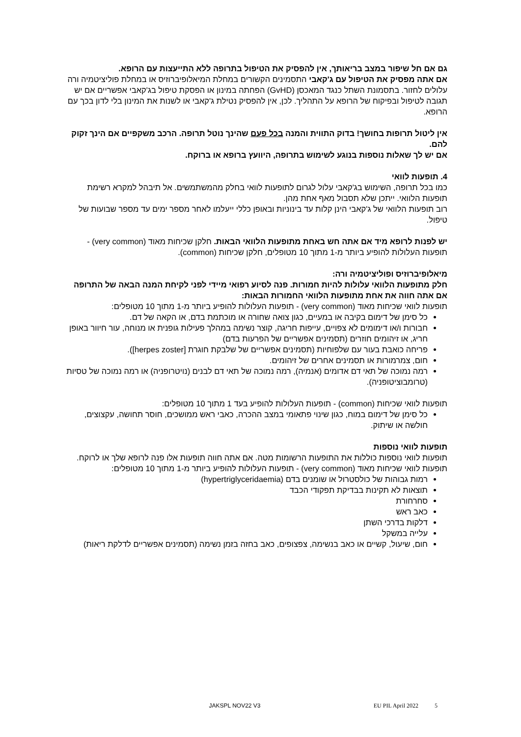גם אם חל שיפור במצב בריאותך, אין להפסיק את הטיפול בתרופה ללא התייעצות עם הרופא.
אם אתה מפסיק את הטיפול עם ג'קאבי התסמינים הקשורים במחלת המיאלופיברוזיס או במחלת פוליציטמיה ורה עלולים לחזור. בתסמונת השתל כנגד המאכסן (GvHD) הפחתה במינון או הפסקת טיפול בג'קאבי אפשריים אם יש תגובה לטיפול ובפיקוח של הרופא על התהליך. לכן, אין להפסיק נטילת ג'קאבי או לשנות את המינון בלי לדון בכך עם הרופא.
אין ליטול תרופות בחושך! בדוק התווית והמנה בכל פעם שהינך נוטל תרופה. הרכב משקפיים אם הינך זקוק להם.
אם יש לך שאלות נוספות בנוגע לשימוש בתרופה, היוועץ ברופא או ברוקח.
4. תופעות לוואי
כמו בכל תרופה, השימוש בג'קאבי עלול לגרום לתופעות לוואי בחלק מהמשתמשים. אל תיבהל למקרא רשימת תופעות הלוואי. ייתכן שלא תסבול מאף אחת מהן.
רוב תופעות הלוואי של ג'קאבי הינן קלות עד בינוניות ובאופן כללי ייעלמו לאחר מספר ימים עד מספר שבועות של טיפול.
יש לפנות לרופא מיד אם אתה חש באחת מתופעות הלוואי הבאות. חלקן שכיחות מאוד (very common) - תופעות העלולות להופיע ביותר מ-1 מתוך 10 מטופלים, חלקן שכיחות (common).
מיאלופיברוזיס ופוליציטמיה ורה:
חלק מתופעות הלוואי עלולות להיות חמורות. פנה לסיוע רפואי מיידי לפני לקיחת המנה הבאה של התרופה אם אתה חווה את אחת מתופעות הלוואי החמורות הבאות:
תופעות לוואי שכיחות מאוד (very common) - תופעות העלולות להופיע ביותר מ-1 מתוך 10 מטופלים:
כל סימן של דימום בקיבה או במעיים, כגון צואה שחורה או מוכתמת בדם, או הקאה של דם.
חבורות ו/או דימומים לא צפויים, עייפות חריגה, קוצר נשימה במהלך פעילות גופנית או מנוחה, עור חיוור באופן חריג, או זיהומים חוזרים (תסמינים אפשריים של הפרעות בדם)
פריחה כואבת בעור עם שלפוחיות (תסמינים אפשריים של שלבקת חוגרת [herpes zoster]).
חום, צמרמורות או תסמינים אחרים של זיהומים.
רמה נמוכה של תאי דם אדומים (אנמיה), רמה נמוכה של תאי דם לבנים (נויטרופניה) או רמה נמוכה של טסיות (טרומבוציטופניה).
תופעות לוואי שכיחות (common) - תופעות העלולות להופיע בעד 1 מתוך 10 מטופלים:
כל סימן של דימום במוח, כגון שינוי פתאומי במצב ההכרה, כאבי ראש ממושכים, חוסר תחושה, עקצוצים, חולשה או שיתוק.
תופעות לוואי נוספות
תופעות לוואי נוספות כוללות את התופעות הרשומות מטה. אם אתה חווה תופעות אלו פנה לרופא שלך או לרוקח.
תופעות לוואי שכיחות מאוד (very common) - תופעות העלולות להופיע ביותר מ-1 מתוך 10 מטופלים:
רמות גבוהות של כולסטרול או שומנים בדם (hypertriglyceridaemia)
תוצאות לא תקינות בבדיקת תפקודי הכבד
סחרחורת
כאב ראש
דלקות בדרכי השתן
עלייה במשקל
חום, שיעול, קשיים או כאב בנשימה, צפצופים, כאב בחזה בזמן נשימה (תסמינים אפשריים לדלקת ריאות)
JAKSPL NOV22 V3 EU PIL April 2022 5